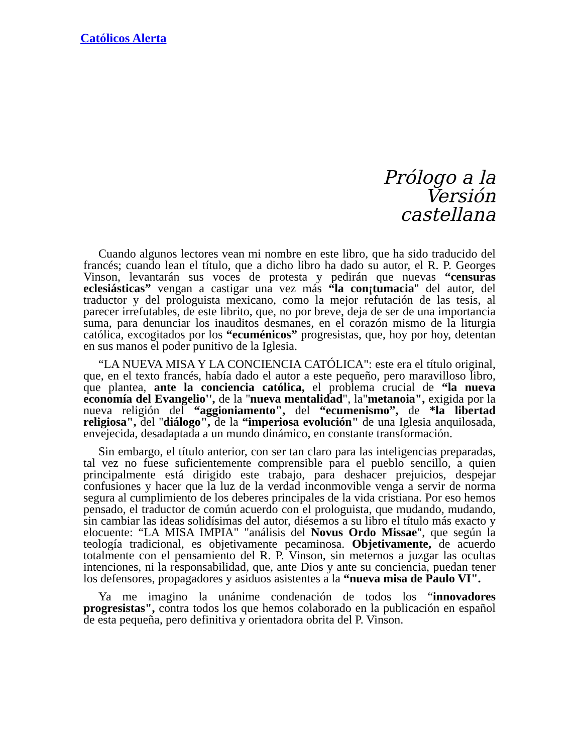Católicos Alerta
Prólogo a la
Versión
castellana
Cuando algunos lectores vean mi nombre en este libro, que ha sido traducido del francés; cuando lean el título, que a dicho libro ha dado su autor, el R. P. Georges Vinson, levantarán sus voces de protesta y pedirán que nuevas “censuras eclesiásticas” vengan a castigar una vez más “la con¡tumacia" del autor, del traductor y del prologuista mexicano, como la mejor refutación de las tesis, al parecer irrefutables, de este librito, que, no por breve, deja de ser de una importancia suma, para denunciar los inauditos desmanes, en el corazón mismo de la liturgia católica, excogitados por los “ecuménicos” progresistas, que, hoy por hoy, detentan en sus manos el poder punitivo de la Iglesia.
“LA NUEVA MISA Y LA CONCIENCIA CATÓLICA": este era el título original, que, en el texto francés, había dado el autor a este pequeño, pero maravilloso libro, que plantea, ante la conciencia católica, el problema crucial de “la nueva economía del Evangelio'', de la ''nueva mentalidad", la"metanoia", exigida por la nueva religión del “aggioniamento", del “ecumenismo”, de *la libertad religiosa", del ''diálogo", de la “imperiosa evolución" de una Iglesia anquilosada, envejecida, desadaptada a un mundo dinámico, en constante transformación.
Sin embargo, el título anterior, con ser tan claro para las inteligencias preparadas, tal vez no fuese suficientemente comprensible para el pueblo sencillo, a quien principalmente está dirigido este trabajo, para deshacer prejuicios, despejar confusiones y hacer que la luz de la verdad inconmovible venga a servir de norma segura al cumplimiento de los deberes principales de la vida cristiana. Por eso hemos pensado, el traductor de común acuerdo con el prologuista, que mudando, mudando, sin cambiar las ideas solidísimas del autor, diésemos a su libro el título más exacto y elocuente: “LA MISA IMPIA" "análisis del Novus Ordo Missae", que según la teología tradicional, es objetivamente pecaminosa. Objetivamente, de acuerdo totalmente con el pensamiento del R. P. Vinson, sin meternos a juzgar las ocultas intenciones, ni la responsabilidad, que, ante Dios y ante su conciencia, puedan tener los defensores, propagadores y asiduos asistentes a la “nueva misa de Paulo VI".
Ya me imagino la unánime condenación de todos los “innovadores progresistas", contra todos los que hemos colaborado en la publicación en español de esta pequeña, pero definitiva y orientadora obrita del P. Vinson.